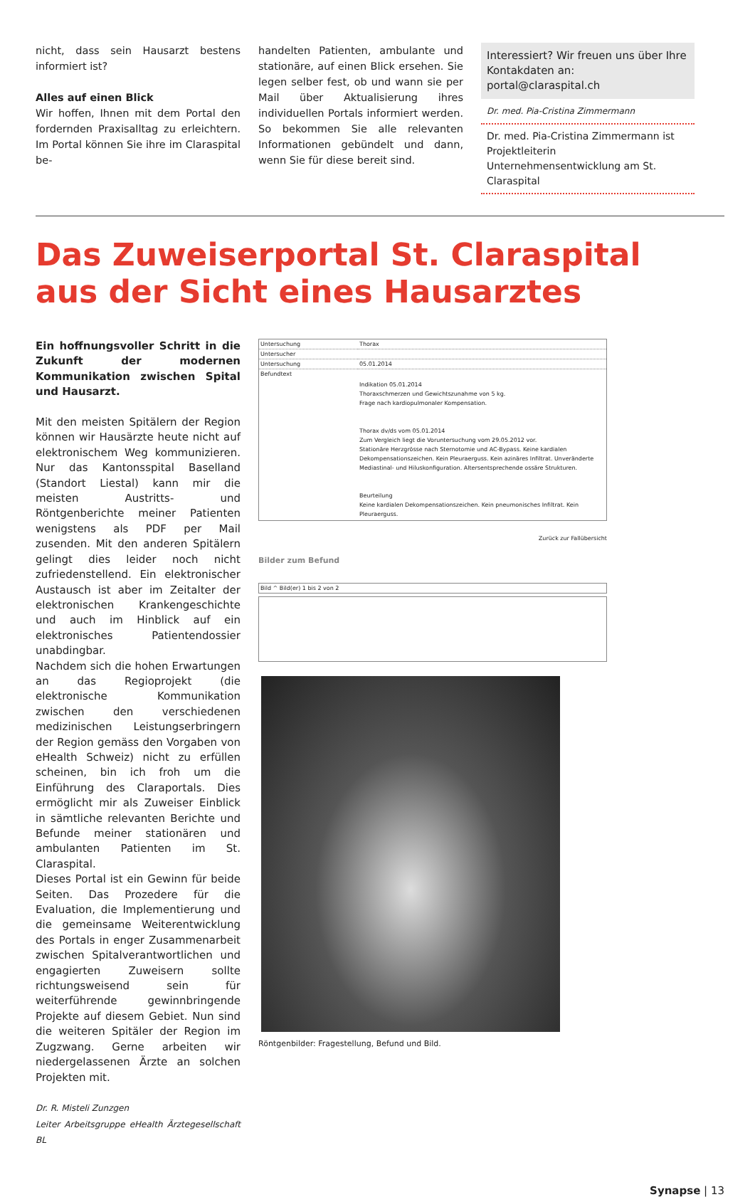nicht, dass sein Hausarzt bestens informiert ist?
Alles auf einen Blick
Wir hoffen, Ihnen mit dem Portal den fordernden Praxisalltag zu erleichtern. Im Portal können Sie ihre im Claraspital be-
handelten Patienten, ambulante und stationäre, auf einen Blick ersehen. Sie legen selber fest, ob und wann sie per Mail über Aktualisierung ihres individuellen Portals informiert werden. So bekommen Sie alle relevanten Informationen gebündelt und dann, wenn Sie für diese bereit sind.
Interessiert? Wir freuen uns über Ihre Kontakdaten an: portal@claraspital.ch
Dr. med. Pia-Cristina Zimmermann
Dr. med. Pia-Cristina Zimmermann ist Projektleiterin Unternehmensentwicklung am St. Claraspital
Das Zuweiserportal St. Claraspital
aus der Sicht eines Hausarztes
Ein hoffnungsvoller Schritt in die Zukunft der modernen Kommunikation zwischen Spital und Hausarzt.
Mit den meisten Spitälern der Region können wir Hausärzte heute nicht auf elektronischem Weg kommunizieren. Nur das Kantonsspital Baselland (Standort Liestal) kann mir die meisten Austritts- und Röntgenberichte meiner Patienten wenigstens als PDF per Mail zusenden. Mit den anderen Spitälern gelingt dies leider noch nicht zufriedenstellend. Ein elektronischer Austausch ist aber im Zeitalter der elektronischen Krankengeschichte und auch im Hinblick auf ein elektronisches Patientendossier unabdingbar.
Nachdem sich die hohen Erwartungen an das Regioprojekt (die elektronische Kommunikation zwischen den verschiedenen medizinischen Leistungserbringern der Region gemäss den Vorgaben von eHealth Schweiz) nicht zu erfüllen scheinen, bin ich froh um die Einführung des Claraportals. Dies ermöglicht mir als Zuweiser Einblick in sämtliche relevanten Berichte und Befunde meiner stationären und ambulanten Patienten im St. Claraspital.
Dieses Portal ist ein Gewinn für beide Seiten. Das Prozedere für die Evaluation, die Implementierung und die gemeinsame Weiterentwicklung des Portals in enger Zusammenarbeit zwischen Spitalverantwortlichen und engagierten Zuweisern sollte richtungsweisend sein für weiterführende gewinnbringende Projekte auf diesem Gebiet. Nun sind die weiteren Spitäler der Region im Zugzwang. Gerne arbeiten wir niedergelassenen Ärzte an solchen Projekten mit.
Dr. R. Misteli Zunzgen
Leiter Arbeitsgruppe eHealth Ärztegesellschaft BL
| Untersuchung | Thorax |
| Untersucher | |
| Untersuchung | 05.01.2014 |
| Befundtext | Indikation 05.01.2014 Thoraxschmerzen und Gewichtszunahme von 5 kg. Frage nach kardiopulmonaler Kompensation. Thorax dv/ds vom 05.01.2014 Zum Vergleich liegt die Voruntersuchung vom 29.05.2012 vor. Stationäre Herzgrösse nach Sternotomie und AC-Bypass. Keine kardialen Dekompensationszeichen. Kein Pleuraerguss. Kein azinäres Infiltrat. Unveränderte Mediastinal- und Hiluskonfiguration. Altersentsprechende ossäre Strukturen. Beurteilung Keine kardialen Dekompensationszeichen. Kein pneumonisches Infiltrat. Kein Pleuraerguss. |
Zurück zur Fallübersicht
Bilder zum Befund
Bild ^ Bild(er) 1 bis 2 von 2
Röntgenbilder: Fragestellung, Befund und Bild.
Synapse | 13